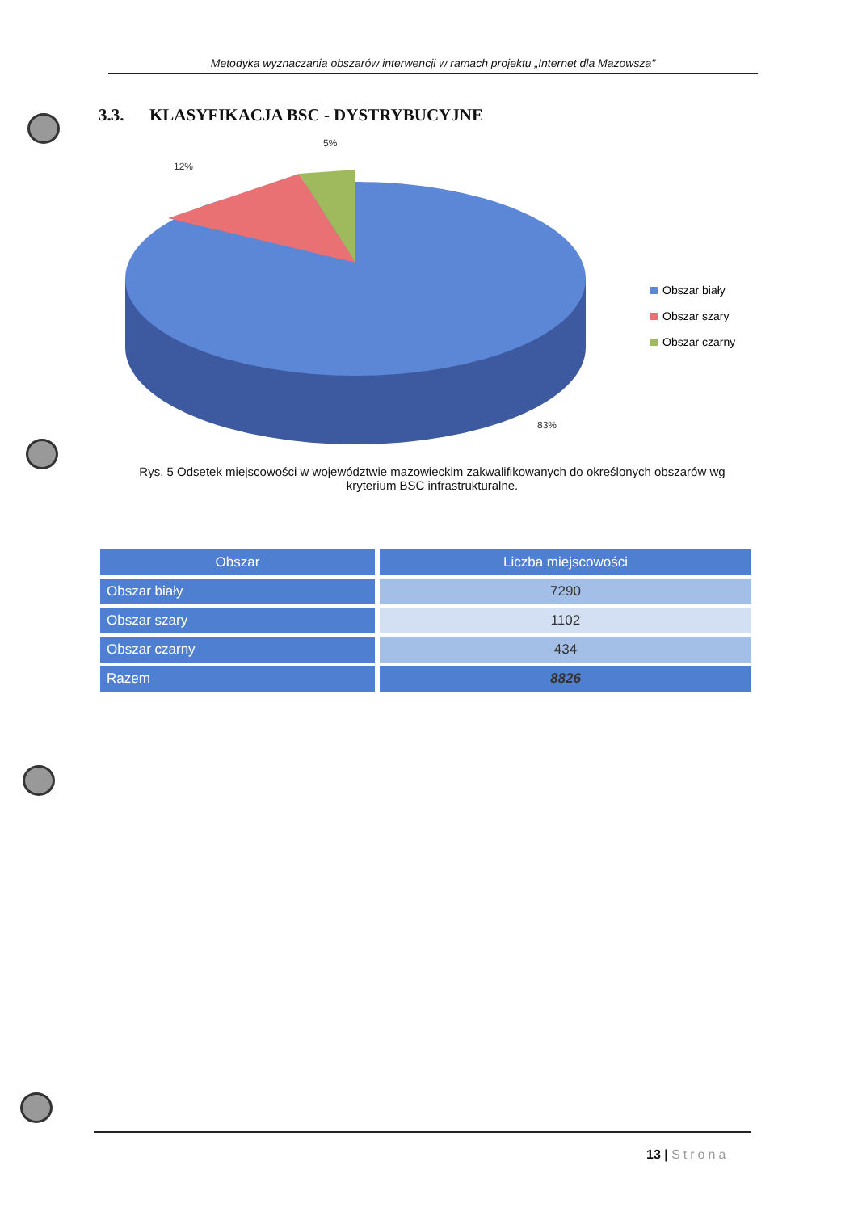Metodyka wyznaczania obszarów interwencji w ramach projektu „Internet dla Mazowsza"
3.3. KLASYFIKACJA BSC - DYSTRYBUCYJNE
5%
12%
83%
Obszar biały
Obszar szary
Obszar czarny
Rys. 5 Odsetek miejscowości w województwie mazowieckim zakwalifikowanych do określonych obszarów wg kryterium BSC infrastrukturalne.
| Obszar | Liczba miejscowości |
| --- | --- |
| Obszar biały | 7290 |
| Obszar szary | 1102 |
| Obszar czarny | 434 |
| Razem | 8826 |
13 | Strona